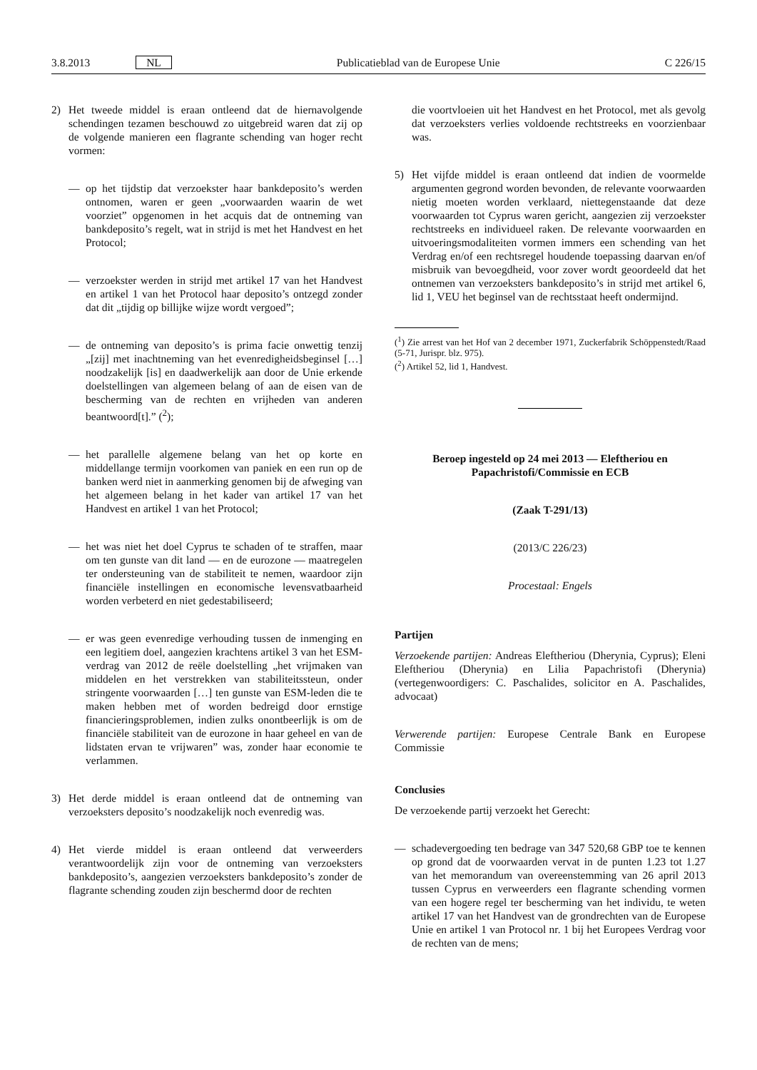3.8.2013 NL Publicatieblad van de Europese Unie C 226/15
2) Het tweede middel is eraan ontleend dat de hiernavolgende schendingen tezamen beschouwd zo uitgebreid waren dat zij op de volgende manieren een flagrante schending van hoger recht vormen:
— op het tijdstip dat verzoekster haar bankdeposito’s werden ontnomen, waren er geen „voorwaarden waarin de wet voorziet” opgenomen in het acquis dat de ontneming van bankdeposito’s regelt, wat in strijd is met het Handvest en het Protocol;
— verzoekster werden in strijd met artikel 17 van het Handvest en artikel 1 van het Protocol haar deposito’s ontzegd zonder dat dit „tijdig op billijke wijze wordt vergoed”;
— de ontneming van deposito’s is prima facie onwettig tenzij „[zij] met inachtneming van het evenredigheidsbeginsel […] noodzakelijk [is] en daadwerkelijk aan door de Unie erkende doelstellingen van algemeen belang of aan de eisen van de bescherming van de rechten en vrijheden van anderen beantwoord[t].” (<sup>2</sup>);
— het parallelle algemene belang van het op korte en middellange termijn voorkomen van paniek en een run op de banken werd niet in aanmerking genomen bij de afweging van het algemeen belang in het kader van artikel 17 van het Handvest en artikel 1 van het Protocol;
— het was niet het doel Cyprus te schaden of te straffen, maar om ten gunste van dit land — en de eurozone — maatregelen ter ondersteuning van de stabiliteit te nemen, waardoor zijn financiële instellingen en economische levensvatbaarheid worden verbeterd en niet gedestabiliseerd;
— er was geen evenredige verhouding tussen de inmenging en een legitiem doel, aangezien krachtens artikel 3 van het ESM-verdrag van 2012 de reële doelstelling „het vrijmaken van middelen en het verstrekken van stabiliteitssteun, onder stringente voorwaarden […] ten gunste van ESM-leden die te maken hebben met of worden bedreigd door ernstige financieringsproblemen, indien zulks onontbeerlijk is om de financiële stabiliteit van de eurozone in haar geheel en van de lidstaten ervan te vrijwaren” was, zonder haar economie te verlammen.
3) Het derde middel is eraan ontleend dat de ontneming van verzoeksters deposito’s noodzakelijk noch evenredig was.
4) Het vierde middel is eraan ontleend dat verweerders verantwoordelijk zijn voor de ontneming van verzoeksters bankdeposito’s, aangezien verzoeksters bankdeposito’s zonder de flagrante schending zouden zijn beschermd door de rechten
die voortvloeien uit het Handvest en het Protocol, met als gevolg dat verzoeksters verlies voldoende rechtstreeks en voorzienbaar was.
5) Het vijfde middel is eraan ontleend dat indien de voormelde argumenten gegrond worden bevonden, de relevante voorwaarden nietig moeten worden verklaard, niettegenstaande dat deze voorwaarden tot Cyprus waren gericht, aangezien zij verzoekster rechtstreeks en individueel raken. De relevante voorwaarden en uitvoeringsmodaliteiten vormen immers een schending van het Verdrag en/of een rechtsregel houdende toepassing daarvan en/of misbruik van bevoegdheid, voor zover wordt geoordeeld dat het ontnemen van verzoeksters bankdeposito’s in strijd met artikel 6, lid 1, VEU het beginsel van de rechtsstaat heeft ondermijnd.
(<sup>1</sup>) Zie arrest van het Hof van 2 december 1971, Zuckerfabrik Schöppenstedt/Raad (5-71, Jurispr. blz. 975).
(<sup>2</sup>) Artikel 52, lid 1, Handvest.
Beroep ingesteld op 24 mei 2013 — Eleftheriou en Papachristofi/Commissie en ECB
(Zaak T-291/13)
(2013/C 226/23)
Procestaal: Engels
Partijen
Verzoekende partijen: Andreas Eleftheriou (Dherynia, Cyprus); Eleni Eleftheriou (Dherynia) en Lilia Papachristofi (Dherynia)(vertegenwoordigers: C. Paschalides, solicitor en A. Paschalides, advocaat)
Verwerende partijen: Europese Centrale Bank en Europese Commissie
Conclusies
De verzoekende partij verzoekt het Gerecht:
— schadevergoeding ten bedrage van 347 520,68 GBP toe te kennen op grond dat de voorwaarden vervat in de punten 1.23 tot 1.27 van het memorandum van overeenstemming van 26 april 2013 tussen Cyprus en verweerders een flagrante schending vormen van een hogere regel ter bescherming van het individu, te weten artikel 17 van het Handvest van de grondrechten van de Europese Unie en artikel 1 van Protocol nr. 1 bij het Europees Verdrag voor de rechten van de mens;